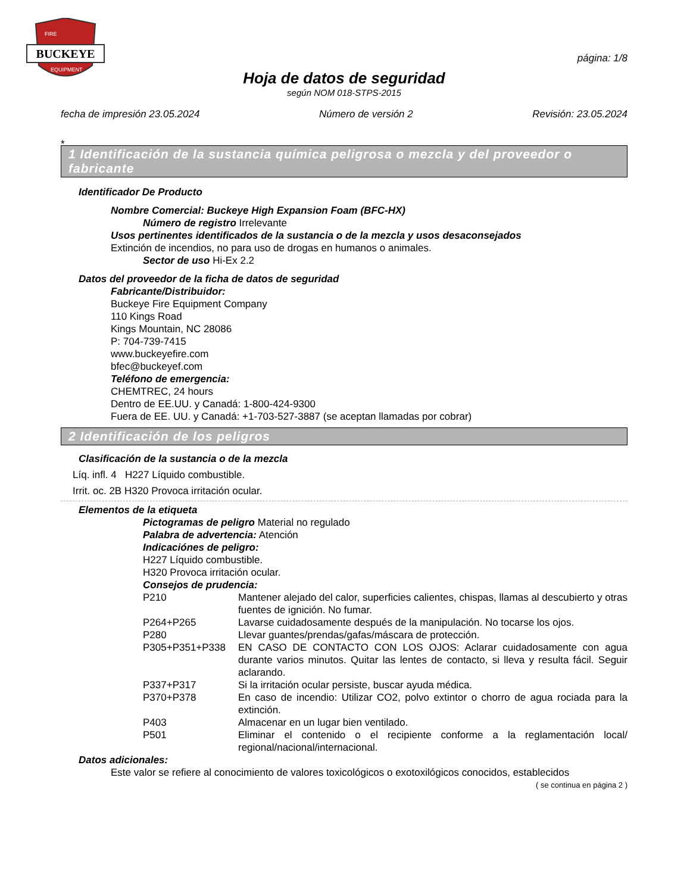BUCKEYE
FIRE
EQUIPMENT
página: 1/8
Hoja de datos de seguridad
según NOM 018-STPS-2015
fecha de impresión 23.05.2024 Número de versión 2 Revisión: 23.05.2024
*
1 Identificación de la sustancia química peligrosa o mezcla y del proveedor o fabricante
Identificador De Producto
Nombre Comercial: Buckeye High Expansion Foam (BFC-HX)
Número de registro Irrelevante
Usos pertinentes identificados de la sustancia o de la mezcla y usos desaconsejados
Extinción de incendios, no para uso de drogas en humanos o animales.
Sector de uso Hi-Ex 2.2
Datos del proveedor de la ficha de datos de seguridad
Fabricante/Distribuidor:
Buckeye Fire Equipment Company
110 Kings Road
Kings Mountain, NC 28086
P: 704-739-7415
www.buckeyefire.com
bfec@buckeyef.com
Teléfono de emergencia:
CHEMTREC, 24 hours
Dentro de EE.UU. y Canadá: 1-800-424-9300
Fuera de EE. UU. y Canadá: +1-703-527-3887 (se aceptan llamadas por cobrar)
2 Identificación de los peligros
Clasificación de la sustancia o de la mezcla
Líq. infl. 4 H227 Líquido combustible.
Irrit. oc. 2B H320 Provoca irritación ocular.
Elementos de la etiqueta
Pictogramas de peligro Material no regulado
Palabra de advertencia: Atención
Indicaciónes de peligro:
H227 Líquido combustible.
H320 Provoca irritación ocular.
Consejos de prudencia:
P210 Mantener alejado del calor, superficies calientes, chispas, llamas al descubierto y otras fuentes de ignición. No fumar.
P264+P265 Lavarse cuidadosamente después de la manipulación. No tocarse los ojos.
P280 Llevar guantes/prendas/gafas/máscara de protección.
P305+P351+P338 EN CASO DE CONTACTO CON LOS OJOS: Aclarar cuidadosamente con agua durante varios minutos. Quitar las lentes de contacto, si lleva y resulta fácil. Seguir aclarando.
P337+P317 Si la irritación ocular persiste, buscar ayuda médica.
P370+P378 En caso de incendio: Utilizar CO2, polvo extintor o chorro de agua rociada para la extinción.
P403 Almacenar en un lugar bien ventilado.
P501 Eliminar el contenido o el recipiente conforme a la reglamentación local/ regional/nacional/internacional.
Datos adicionales:
Este valor se refiere al conocimiento de valores toxicológicos o exotoxilógicos conocidos, establecidos
( se continua en página 2 )